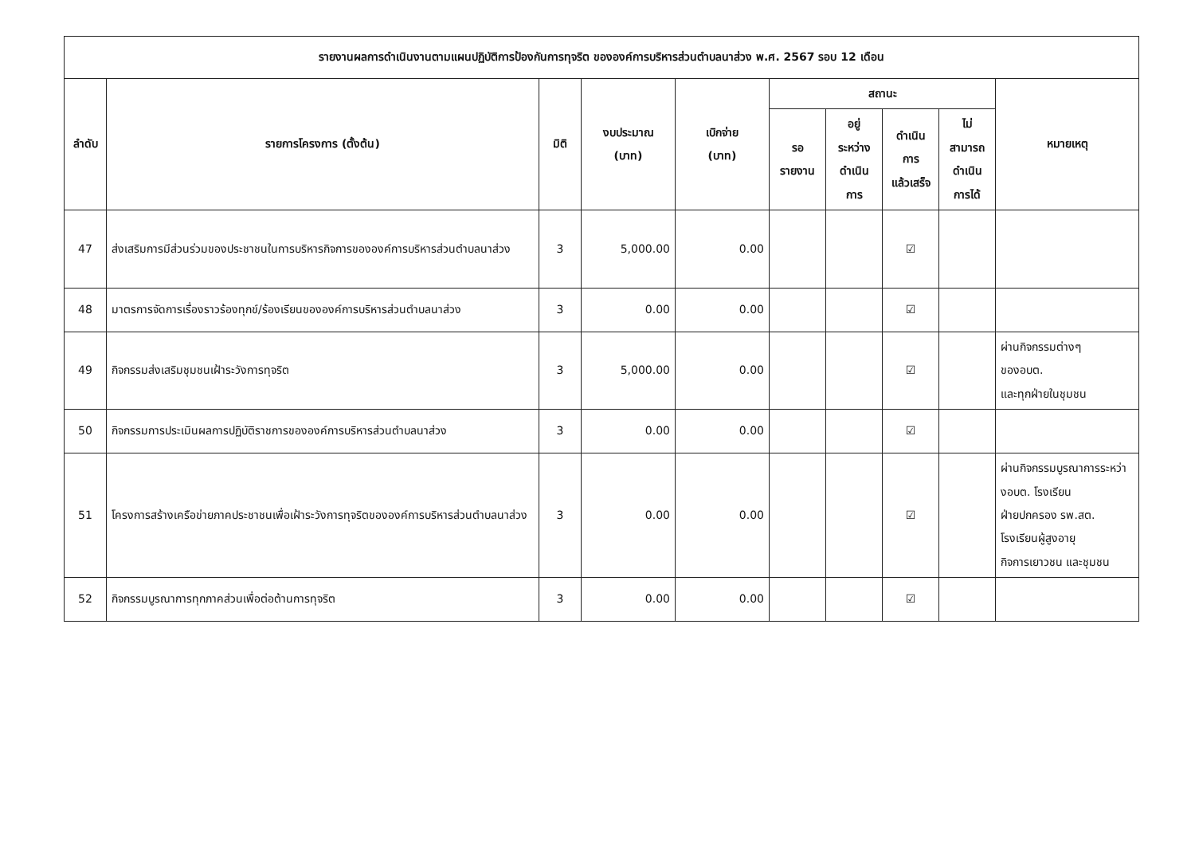| รายงานผลการดำเนินงานตามแผนปฏิบัติการป้องกันการทุจริต ขององค์การบริหารส่วนตำบลนาส่วง พ.ศ. 2567 รอบ 12 เดือน | | | | | | | | | |
| --- | --- | --- | --- | --- | --- | --- | --- | --- | --- |
| ลำดับ | รายการโครงการ (ตั้งต้น) | มิติ | งบประมาณ (บาท) | เบิกจ่าย (บาท) | สถานะ | | | | หมายเหตุ |
| | | | | | รอ รายงาน | อยู่ ระหว่าง ดำเนิน การ | ดำเนิน การ แล้วเสร็จ | ไม่ สามารถ ดำเนิน การได้ | |
| 47 | ส่งเสริมการมีส่วนร่วมของประชาชนในการบริหารกิจการขององค์การบริหารส่วนตำบลนาส่วง | 3 | 5,000.00 | 0.00 | | | ☑ | | |
| 48 | มาตรการจัดการเรื่องราวร้องทุกข์/ร้องเรียนขององค์การบริหารส่วนตำบลนาส่วง | 3 | 0.00 | 0.00 | | | ☑ | | |
| 49 | กิจกรรมส่งเสริมชุมชนเฝ้าระวังการทุจริต | 3 | 5,000.00 | 0.00 | | | ☑ | | ผ่านกิจกรรมต่างๆ ของอบต. และทุกฝ่ายในชุมชน |
| 50 | กิจกรรมการประเมินผลการปฏิบัติราชการขององค์การบริหารส่วนตำบลนาส่วง | 3 | 0.00 | 0.00 | | | ☑ | | |
| 51 | โครงการสร้างเครือข่ายภาคประชาชนเพื่อเฝ้าระวังการทุจริตขององค์การบริหารส่วนตำบลนาส่วง | 3 | 0.00 | 0.00 | | | ☑ | | ผ่านกิจกรรมบูรณาการระหว่างอบต. โรงเรียน ฝ่ายปกครอง รพ.สต. โรงเรียนผู้สูงอายุ กิจการเยาวชน และชุมชน |
| 52 | กิจกรรมบูรณาการทุกภาคส่วนเพื่อต่อต้านการทุจริต | 3 | 0.00 | 0.00 | | | ☑ | | |